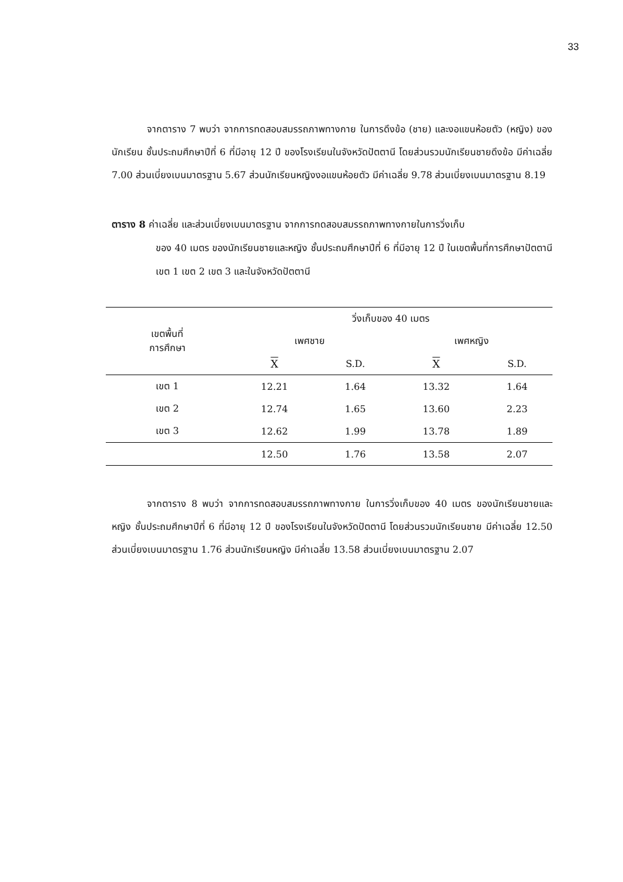33
จากตาราง 7 พบว่า จากการทดสอบสมรรถภาพทางกาย ในการดึงข้อ (ชาย) และงอแขนห้อยตัว (หญิง) ของนักเรียน ชั้นประถมศึกษาปีที่ 6 ที่มีอายุ 12 ปี ของโรงเรียนในจังหวัดปัตตานี โดยส่วนรวมนักเรียนชายดึงข้อ มีค่าเฉลี่ย 7.00 ส่วนเบี่ยงเบนมาตรฐาน 5.67 ส่วนนักเรียนหญิงงอแขนห้อยตัว มีค่าเฉลี่ย 9.78 ส่วนเบี่ยงเบนมาตรฐาน 8.19
ตาราง 8 ค่าเฉลี่ย และส่วนเบี่ยงเบนมาตรฐาน จากการทดสอบสมรรถภาพทางกายในการวิ่งเก็บ
ของ 40 เมตร ของนักเรียนชายและหญิง ชั้นประถมศึกษาปีที่ 6 ที่มีอายุ 12 ปี ในเขตพื้นที่การศึกษาปัตตานี เขต 1 เขต 2 เขต 3 และในจังหวัดปัตตานี
| เขตพื้นที่ การศึกษา | วิ่งเก็บของ 40 เมตร | | | |
| --- | --- | --- | --- | --- |
| | เพศชาย | | เพศหญิง | |
| | X | S.D. | X | S.D. |
| เขต 1 | 12.21 | 1.64 | 13.32 | 1.64 |
| เขต 2 | 12.74 | 1.65 | 13.60 | 2.23 |
| เขต 3 | 12.62 | 1.99 | 13.78 | 1.89 |
| | 12.50 | 1.76 | 13.58 | 2.07 |
จากตาราง 8 พบว่า จากการทดสอบสมรรถภาพทางกาย ในการวิ่งเก็บของ 40 เมตร ของนักเรียนชายและหญิง ชั้นประถมศึกษาปีที่ 6 ที่มีอายุ 12 ปี ของโรงเรียนในจังหวัดปัตตานี โดยส่วนรวมนักเรียนชาย มีค่าเฉลี่ย 12.50 ส่วนเบี่ยงเบนมาตรฐาน 1.76 ส่วนนักเรียนหญิง มีค่าเฉลี่ย 13.58 ส่วนเบี่ยงเบนมาตรฐาน 2.07